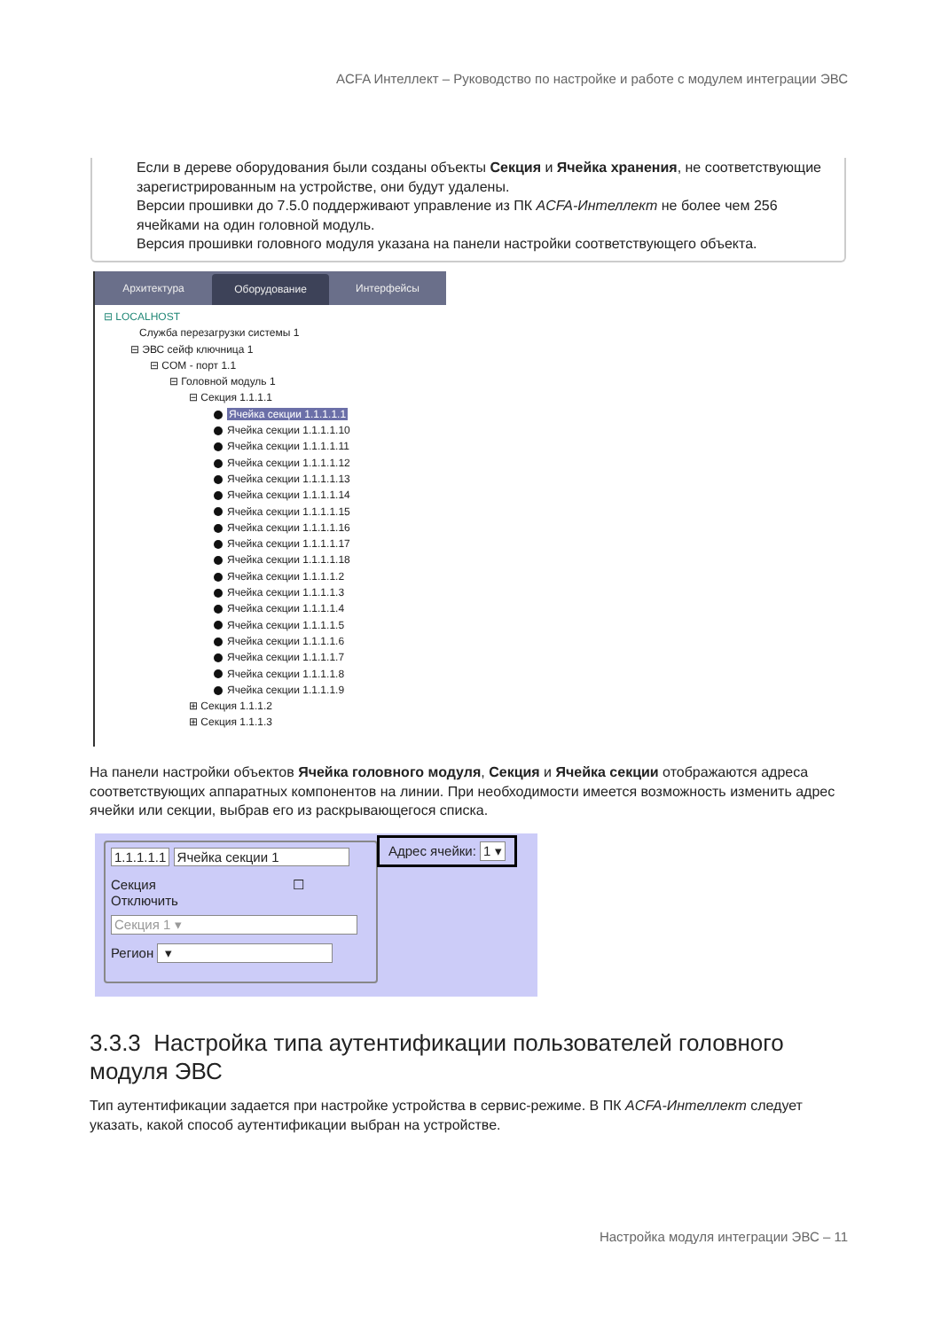ACFA Интеллект – Руководство по настройке и работе с модулем интеграции ЭВС
Если в дереве оборудования были созданы объекты Секция и Ячейка хранения, не соответствующие зарегистрированным на устройстве, они будут удалены.
Версии прошивки до 7.5.0 поддерживают управление из ПК ACFA-Интеллект не более чем 256 ячейками на один головной модуль.
Версия прошивки головного модуля указана на панели настройки соответствующего объекта.
Архитектура
Оборудование
Интерфейсы
⊟ LOCALHOST
Служба перезагрузки системы 1
⊟ ЭВС сейф ключница 1
⊟ COM - порт 1.1
⊟ Головной модуль 1
⊟ Секция 1.1.1.1
Ячейка секции 1.1.1.1.1
Ячейка секции 1.1.1.1.10
Ячейка секции 1.1.1.1.11
Ячейка секции 1.1.1.1.12
Ячейка секции 1.1.1.1.13
Ячейка секции 1.1.1.1.14
Ячейка секции 1.1.1.1.15
Ячейка секции 1.1.1.1.16
Ячейка секции 1.1.1.1.17
Ячейка секции 1.1.1.1.18
Ячейка секции 1.1.1.1.2
Ячейка секции 1.1.1.1.3
Ячейка секции 1.1.1.1.4
Ячейка секции 1.1.1.1.5
Ячейка секции 1.1.1.1.6
Ячейка секции 1.1.1.1.7
Ячейка секции 1.1.1.1.8
Ячейка секции 1.1.1.1.9
⊞ Секция 1.1.1.2
⊞ Секция 1.1.1.3
На панели настройки объектов Ячейка головного модуля, Секция и Ячейка секции отображаются адреса соответствующих аппаратных компонентов на линии. При необходимости имеется возможность изменить адрес ячейки или секции, выбрав его из раскрывающегося списка.
1.1.1.1.1 Ячейка секции 1
Секция ☐ Отключить
Секция 1 ▾
Регион ▾
Адрес ячейки: 1 ▾
3.3.3 Настройка типа аутентификации пользователей головного модуля ЭВС
Тип аутентификации задается при настройке устройства в сервис-режиме. В ПК ACFA-Интеллект следует указать, какой способ аутентификации выбран на устройстве.
Настройка модуля интеграции ЭВС – 11